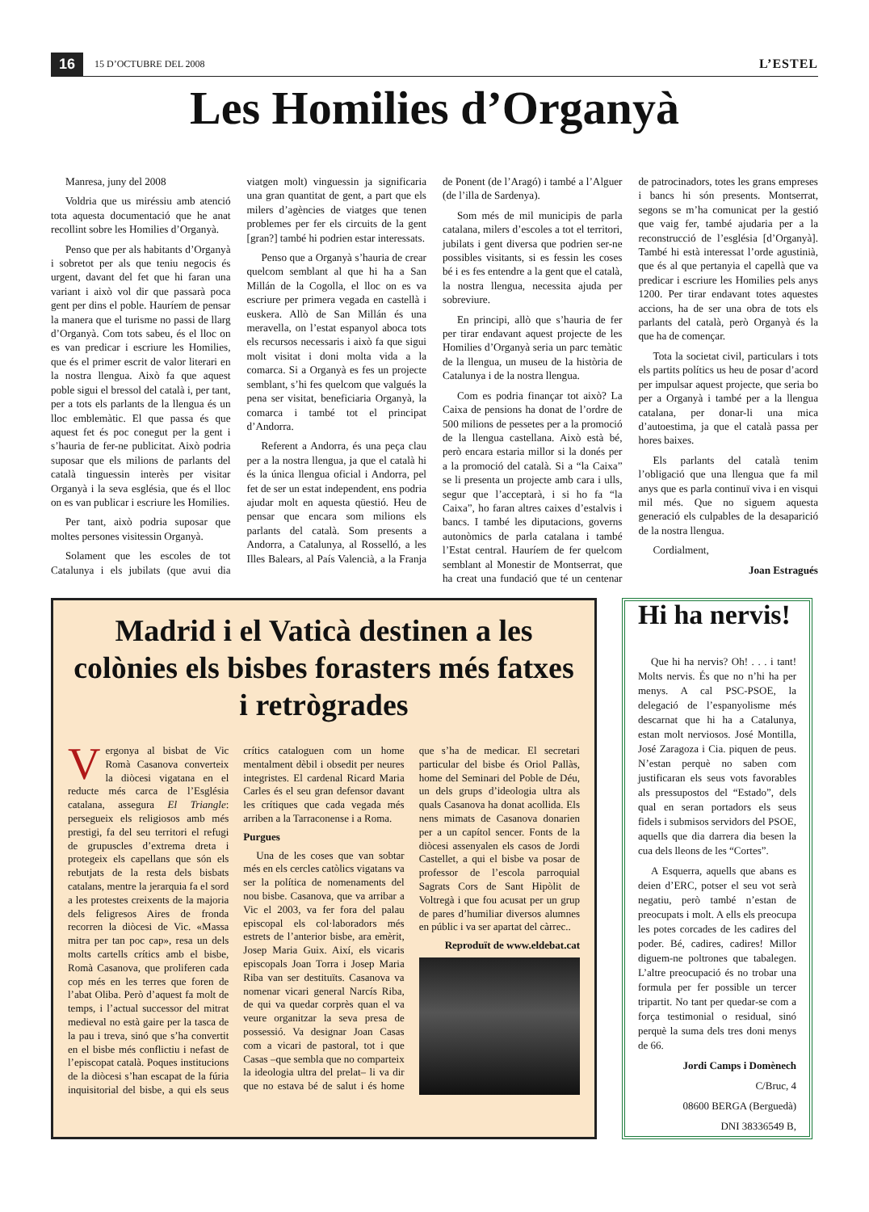16 15 D’OCTUBRE DEL 2008 L’ESTEL
Les Homilies d’Organyà
Manresa, juny del 2008
Voldria que us miréssiu amb atenció tota aquesta documentació que he anat recollint sobre les Homilies d’Organyà.
Penso que per als habitants d’Organyà i sobretot per als que teniu negocis és urgent, davant del fet que hi faran una variant i això vol dir que passarà poca gent per dins el poble. Hauríem de pensar la manera que el turisme no passi de llarg d’Organyà. Com tots sabeu, és el lloc on es van predicar i escriure les Homilies, que és el primer escrit de valor literari en la nostra llengua. Això fa que aquest poble sigui el bressol del català i, per tant, per a tots els parlants de la llengua és un lloc emblemàtic. El que passa és que aquest fet és poc conegut per la gent i s’hauria de fer-ne publicitat. Això podria suposar que els milions de parlants del català tinguessin interès per visitar Organyà i la seva església, que és el lloc on es van publicar i escriure les Homilies.
Per tant, això podria suposar que moltes persones visitessin Organyà.
Solament que les escoles de tot Catalunya i els jubilats (que avui dia viatgen molt) vinguessin ja significaria una gran quantitat de gent, a part que els milers d’agències de viatges que tenen problemes per fer els circuits de la gent [gran?] també hi podrien estar interessats.
Penso que a Organyà s’hauria de crear quelcom semblant al que hi ha a San Millán de la Cogolla, el lloc on es va escriure per primera vegada en castellà i euskera. Allò de San Millán és una meravella, on l’estat espanyol aboca tots els recursos necessaris i això fa que sigui molt visitat i doni molta vida a la comarca. Si a Organyà es fes un projecte semblant, s’hi fes quelcom que valgués la pena ser visitat, beneficiaria Organyà, la comarca i també tot el principat d’Andorra.
Referent a Andorra, és una peça clau per a la nostra llengua, ja que el català hi és la única llengua oficial i Andorra, pel fet de ser un estat independent, ens podria ajudar molt en aquesta qüestió. Heu de pensar que encara som milions els parlants del català. Som presents a Andorra, a Catalunya, al Rosselló, a les Illes Balears, al País Valencià, a la Franja de Ponent (de l’Aragó) i també a l’Alguer (de l’illa de Sardenya).
Som més de mil municipis de parla catalana, milers d’escoles a tot el territori, jubilats i gent diversa que podrien ser-ne possibles visitants, si es fessin les coses bé i es fes entendre a la gent que el català, la nostra llengua, necessita ajuda per sobreviure.
En principi, allò que s’hauria de fer per tirar endavant aquest projecte de les Homilies d’Organyà seria un parc temàtic de la llengua, un museu de la història de Catalunya i de la nostra llengua.
Com es podria finançar tot això? La Caixa de pensions ha donat de l’ordre de 500 milions de pessetes per a la promoció de la llengua castellana. Això està bé, però encara estaria millor si la donés per a la promoció del català. Si a “la Caixa” se li presenta un projecte amb cara i ulls, segur que l’acceptarà, i si ho fa “la Caixa”, ho faran altres caixes d’estalvis i bancs. I també les diputacions, governs autonòmics de parla catalana i també l’Estat central. Hauríem de fer quelcom semblant al Monestir de Montserrat, que ha creat una fundació que té un centenar de patrocinadors, totes les grans empreses i bancs hi són presents. Montserrat, segons se m’ha comunicat per la gestió que vaig fer, també ajudaria per a la reconstrucció de l’església [d’Organyà]. També hi està interessat l’orde agustinià, que és al que pertanyia el capellà que va predicar i escriure les Homilies pels anys 1200. Per tirar endavant totes aquestes accions, ha de ser una obra de tots els parlants del català, però Organyà és la que ha de començar.
Tota la societat civil, particulars i tots els partits polítics us heu de posar d’acord per impulsar aquest projecte, que seria bo per a Organyà i també per a la llengua catalana, per donar-li una mica d’autoestima, ja que el català passa per hores baixes.
Els parlants del català tenim l’obligació que una llengua que fa mil anys que es parla continuï viva i en visqui mil més. Que no siguem aquesta generació els culpables de la desaparició de la nostra llengua.
Cordialment,
Joan Estragués
Madrid i el Vaticà destinen a les colònies els bisbes forasters més fatxes i retrògrades
Vergonya al bisbat de Vic Romà Casanova converteix la diòcesi vigatana en el reducte més carca de l’Església catalana, assegura El Triangle: persegueix els religiosos amb més prestigi, fa del seu territori el refugi de grupuscles d’extrema dreta i protegeix els capellans que són els rebutjats de la resta dels bisbats catalans, mentre la jerarquia fa el sord a les protestes creixents de la majoria dels feligresos Aires de fronda recorren la diòcesi de Vic. «Massa mitra per tan poc cap», resa un dels molts cartells crítics amb el bisbe, Romà Casanova, que proliferen cada cop més en les terres que foren de l’abat Oliba. Però d’aquest fa molt de temps, i l’actual successor del mitrat medieval no està gaire per la tasca de la pau i treva, sinó que s’ha convertit en el bisbe més conflictiu i nefast de l’episcopat català. Poques institucions de la diòcesi s’han escapat de la fúria inquisitorial del bisbe, a qui els seus crítics cataloguen com un home mentalment dèbil i obsedit per neures integristes. El cardenal Ricard Maria Carles és el seu gran defensor davant les crítiques que cada vegada més arriben a la Tarraconense i a Roma.
Purgues
Una de les coses que van sobtar més en els cercles catòlics vigatans va ser la política de nomenaments del nou bisbe. Casanova, que va arribar a Vic el 2003, va fer fora del palau episcopal els col·laboradors més estrets de l’anterior bisbe, ara emèrit, Josep Maria Guix. Així, els vicaris episcopals Joan Torra i Josep Maria Riba van ser destituïts. Casanova va nomenar vicari general Narcís Riba, de qui va quedar corprès quan el va veure organitzar la seva presa de possessió. Va designar Joan Casas com a vicari de pastoral, tot i que Casas –que sembla que no comparteix la ideologia ultra del prelat– li va dir que no estava bé de salut i és home que s’ha de medicar. El secretari particular del bisbe és Oriol Pallàs, home del Seminari del Poble de Déu, un dels grups d’ideologia ultra als quals Casanova ha donat acollida. Els nens mimats de Casanova donarien per a un capítol sencer. Fonts de la diòcesi assenyalen els casos de Jordi Castellet, a qui el bisbe va posar de professor de l’escola parroquial Sagrats Cors de Sant Hipòlit de Voltregà i que fou acusat per un grup de pares d’humiliar diversos alumnes en públic i va ser apartat del càrrec..
Reproduït de www.eldebat.cat
Hi ha nervis!
Que hi ha nervis? Oh! . . . i tant! Molts nervis. És que no n’hi ha per menys. A cal PSC-PSOE, la delegació de l’espanyolisme més descarnat que hi ha a Catalunya, estan molt nerviosos. José Montilla, José Zaragoza i Cia. piquen de peus. N’estan perquè no saben com justificaran els seus vots favorables als pressupostos del “Estado”, dels qual en seran portadors els seus fidels i submisos servidors del PSOE, aquells que dia darrera dia besen la cua dels lleons de les “Cortes”.
A Esquerra, aquells que abans es deien d’ERC, potser el seu vot serà negatiu, però també n’estan de preocupats i molt. A ells els preocupa les potes corcades de les cadires del poder. Bé, cadires, cadires! Millor diguem-ne poltrones que tabalegen. L’altre preocupació és no trobar una formula per fer possible un tercer tripartit. No tant per quedar-se com a força testimonial o residual, sinó perquè la suma dels tres doni menys de 66.
Jordi Camps i Domènech
C/Bruc, 4
08600 BERGA (Berguedà)
DNI 38336549 B,